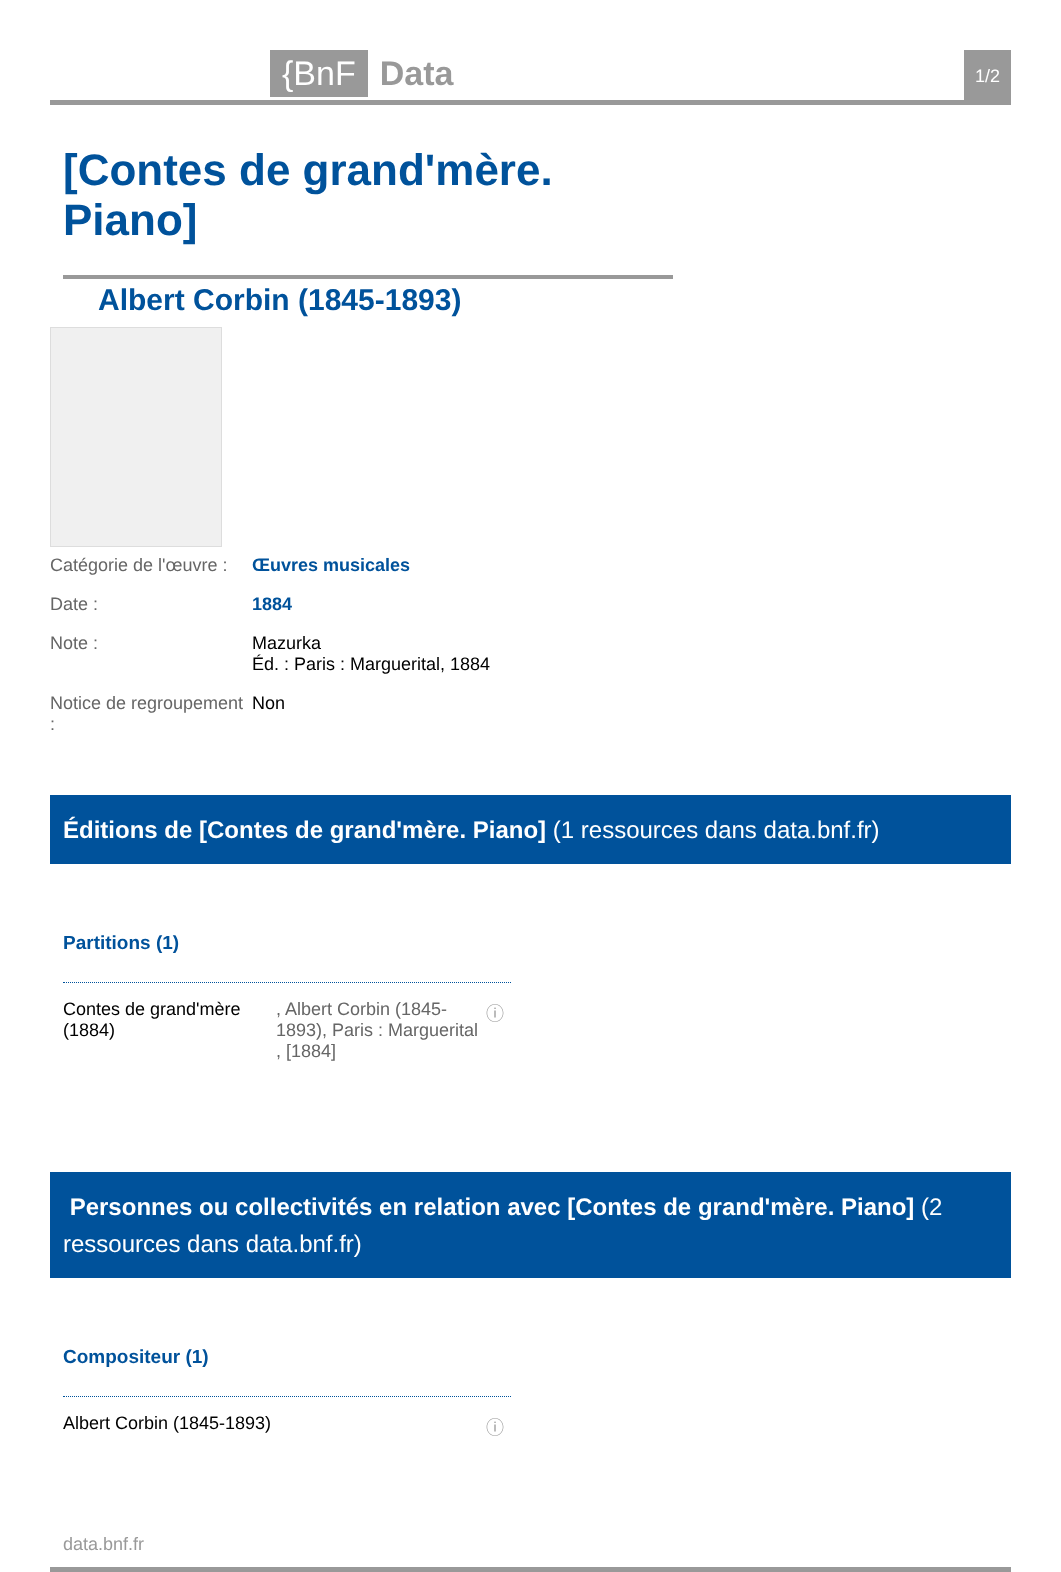{BnF Data 1/2
[Contes de grand'mère. Piano]
Albert Corbin (1845-1893)
Catégorie de l'œuvre :
Œuvres musicales
Date : 1884
Note : Mazurka
Éd. : Paris : Marguerital, 1884
Notice de regroupement :
Non
Éditions de [Contes de grand'mère. Piano] (1 ressources dans data.bnf.fr)
Partitions (1)
Contes de grand'mère (1884)
, Albert Corbin (1845-1893), Paris : Marguerital , [1884]
ⓘ
Personnes ou collectivités en relation avec [Contes de grand'mère. Piano] (2 ressources dans data.bnf.fr)
Compositeur (1)
Albert Corbin (1845-1893) ⓘ
data.bnf.fr